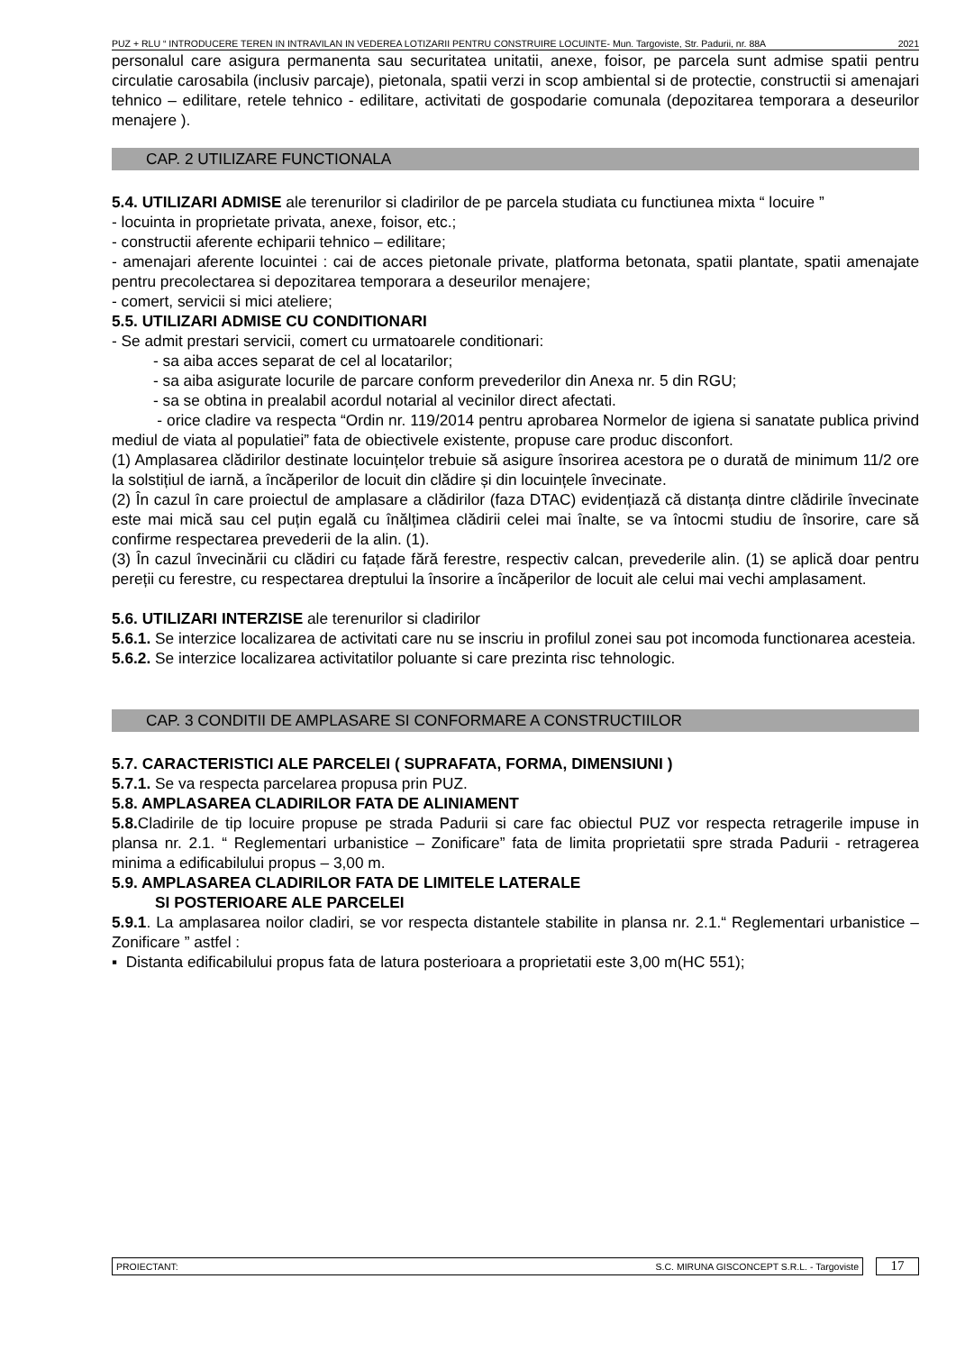PUZ + RLU “ INTRODUCERE TEREN IN INTRAVILAN IN VEDEREA LOTIZARII PENTRU CONSTRUIRE LOCUINTE- Mun. Targoviste, Str. Padurii, nr. 88A 2021
personalul care asigura permanenta sau securitatea unitatii, anexe, foisor, pe parcela sunt admise spatii pentru circulatie carosabila (inclusiv parcaje), pietonala, spatii verzi in scop ambiental si de protectie, constructii si amenajari tehnico – edilitare, retele tehnico - edilitare, activitati de gospodarie comunala (depozitarea temporara a deseurilor menajere ).
CAP. 2 UTILIZARE FUNCTIONALA
5.4. UTILIZARI ADMISE ale terenurilor si cladirilor de pe parcela studiata cu functiunea mixta “ locuire ”
- locuinta in proprietate privata, anexe, foisor, etc.;
- constructii aferente echiparii tehnico – edilitare;
- amenajari aferente locuintei : cai de acces pietonale private, platforma betonata, spatii plantate, spatii amenajate pentru precolectarea si depozitarea temporara a deseurilor menajere;
- comert, servicii si mici ateliere;
5.5. UTILIZARI ADMISE CU CONDITIONARI
- Se admit prestari servicii, comert cu urmatoarele conditionari:
- sa aiba acces separat de cel al locatarilor;
- sa aiba asigurate locurile de parcare conform prevederilor din Anexa nr. 5 din RGU;
- sa se obtina in prealabil acordul notarial al vecinilor direct afectati.
- orice cladire va respecta “Ordin nr. 119/2014 pentru aprobarea Normelor de igiena si sanatate publica privind mediul de viata al populatiei” fata de obiectivele existente, propuse care produc disconfort.
(1) Amplasarea clădirilor destinate locuințelor trebuie să asigure însorirea acestora pe o durată de minimum 11/2 ore la solstițiul de iarnă, a încăperilor de locuit din clădire și din locuințele învecinate.
(2) În cazul în care proiectul de amplasare a clădirilor (faza DTAC) evidențiază că distanța dintre clădirile învecinate este mai mică sau cel puțin egală cu înălțimea clădirii celei mai înalte, se va întocmi studiu de însorire, care să confirme respectarea prevederii de la alin. (1).
(3) În cazul învecinării cu clădiri cu fațade fără ferestre, respectiv calcan, prevederile alin. (1) se aplică doar pentru pereții cu ferestre, cu respectarea dreptului la însorire a încăperilor de locuit ale celui mai vechi amplasament.
5.6. UTILIZARI INTERZISE ale terenurilor si cladirilor
5.6.1. Se interzice localizarea de activitati care nu se inscriu in profilul zonei sau pot incomoda functionarea acesteia.
5.6.2. Se interzice localizarea activitatilor poluante si care prezinta risc tehnologic.
CAP. 3 CONDITII DE AMPLASARE SI CONFORMARE A CONSTRUCTIILOR
5.7. CARACTERISTICI ALE PARCELEI ( SUPRAFATA, FORMA, DIMENSIUNI )
5.7.1. Se va respecta parcelarea propusa prin PUZ.
5.8. AMPLASAREA CLADIRILOR FATA DE ALINIAMENT
5.8. Cladirile de tip locuire propuse pe strada Padurii si care fac obiectul PUZ vor respecta retragerile impuse in plansa nr. 2.1. “ Reglementari urbanistice – Zonificare” fata de limita proprietatii spre strada Padurii - retragerea minima a edificabilului propus – 3,00 m.
5.9. AMPLASAREA CLADIRILOR FATA DE LIMITELE LATERALE
SI POSTERIOARE ALE PARCELEI
5.9.1. La amplasarea noilor cladiri, se vor respecta distantele stabilite in plansa nr. 2.1.“ Reglementari urbanistice – Zonificare ” astfel :
▪ Distanta edificabilului propus fata de latura posterioara a proprietatii este 3,00 m(HC 551);
PROIECTANT: S.C. MIRUNA GISCONCEPT S.R.L. - Targoviste
17